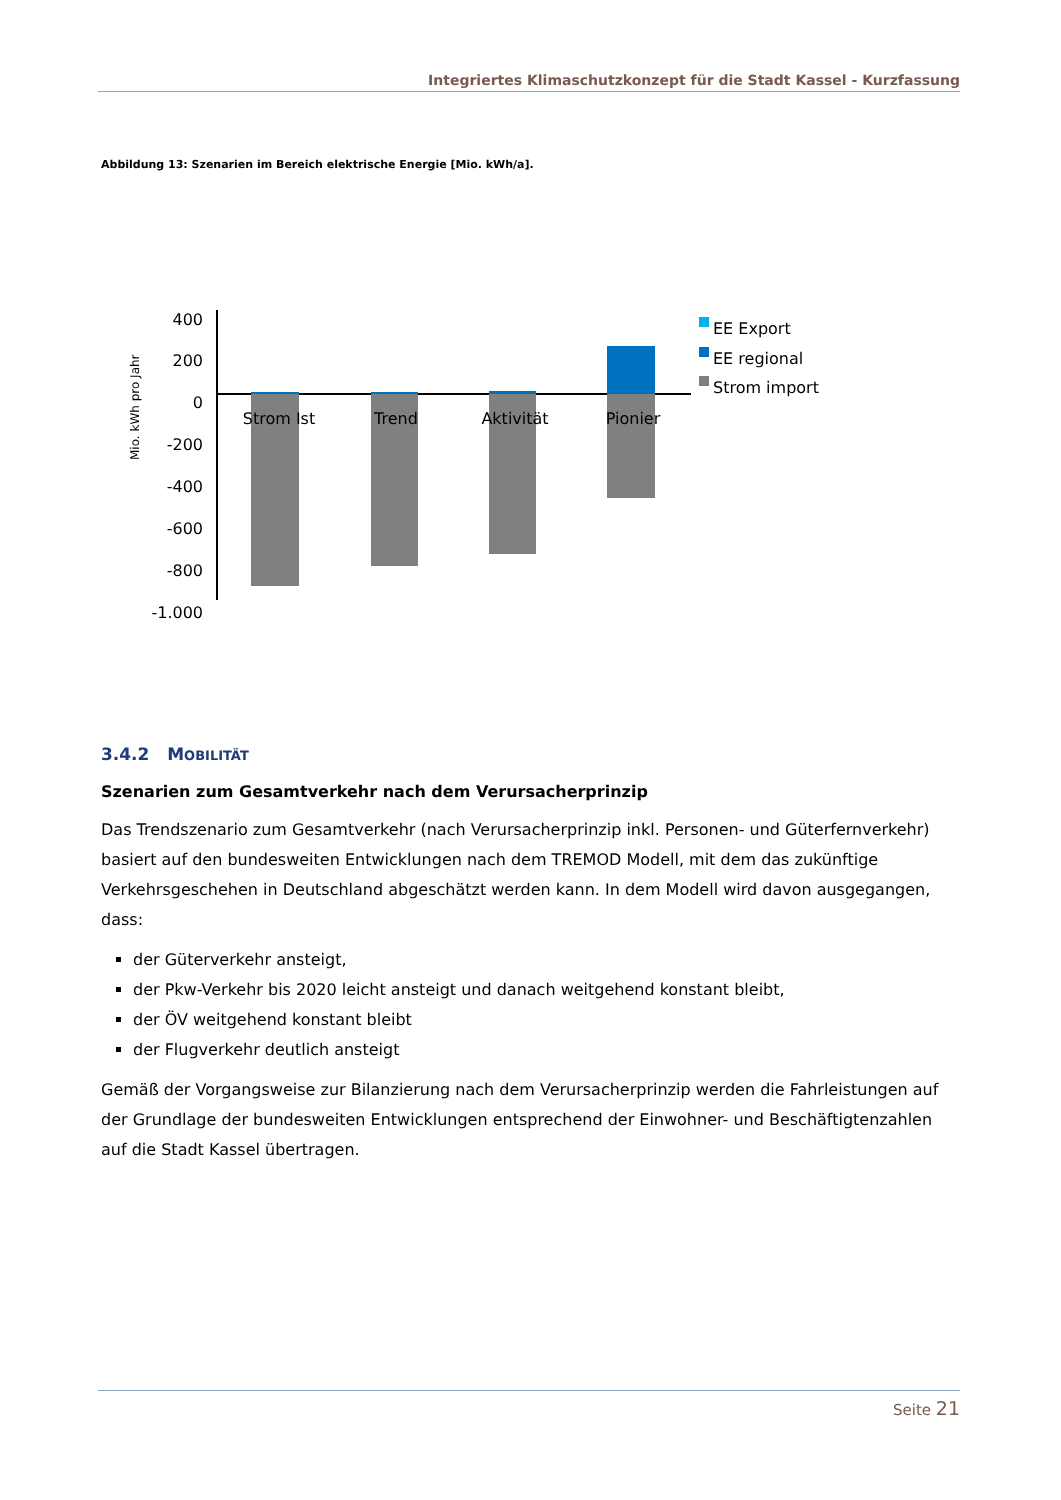Integriertes Klimaschutzkonzept für die Stadt Kassel - Kurzfassung
Abbildung 13: Szenarien im Bereich elektrische Energie [Mio. kWh/a].
Mio. kWh pro Jahr
400
200
0
-200
-400
-600
-800
-1.000
Strom Ist
Trend
Aktivität
Pionier
EE Export
EE regional
Strom import
3.4.2 MOBILITÄT
Szenarien zum Gesamtverkehr nach dem Verursacherprinzip
Das Trendszenario zum Gesamtverkehr (nach Verursacherprinzip inkl. Personen- und Güterfernverkehr) basiert auf den bundesweiten Entwicklungen nach dem TREMOD Modell, mit dem das zukünftige Verkehrsgeschehen in Deutschland abgeschätzt werden kann. In dem Modell wird davon ausgegangen, dass:
der Güterverkehr ansteigt,
der Pkw-Verkehr bis 2020 leicht ansteigt und danach weitgehend konstant bleibt,
der ÖV weitgehend konstant bleibt
der Flugverkehr deutlich ansteigt
Gemäß der Vorgangsweise zur Bilanzierung nach dem Verursacherprinzip werden die Fahrleistungen auf der Grundlage der bundesweiten Entwicklungen entsprechend der Einwohner- und Beschäftigtenzahlen auf die Stadt Kassel übertragen.
Seite 21